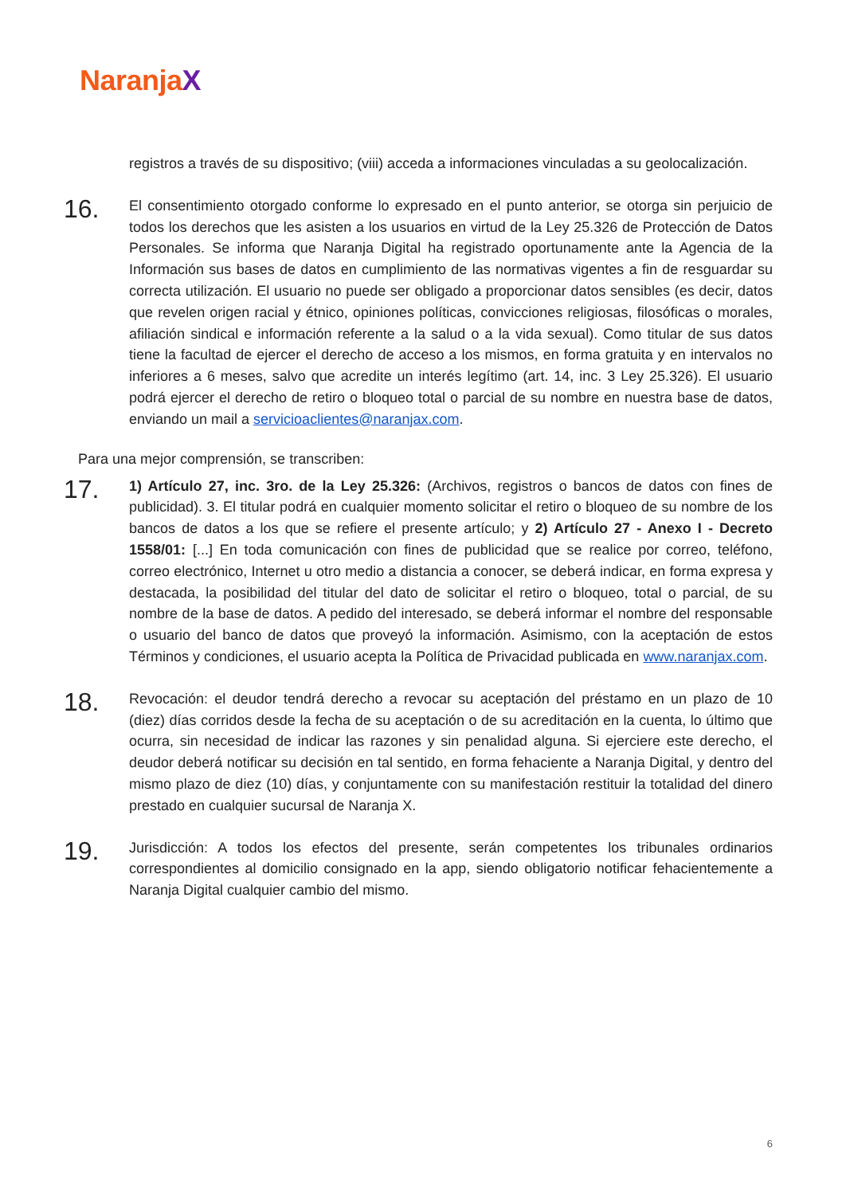NaranjaX
registros a través de su dispositivo; (viii) acceda a informaciones vinculadas a su geolocalización.
16.
El consentimiento otorgado conforme lo expresado en el punto anterior, se otorga sin perjuicio de todos los derechos que les asisten a los usuarios en virtud de la Ley 25.326 de Protección de Datos Personales. Se informa que Naranja Digital ha registrado oportunamente ante la Agencia de la Información sus bases de datos en cumplimiento de las normativas vigentes a fin de resguardar su correcta utilización. El usuario no puede ser obligado a proporcionar datos sensibles (es decir, datos que revelen origen racial y étnico, opiniones políticas, convicciones religiosas, filosóficas o morales, afiliación sindical e información referente a la salud o a la vida sexual). Como titular de sus datos tiene la facultad de ejercer el derecho de acceso a los mismos, en forma gratuita y en intervalos no inferiores a 6 meses, salvo que acredite un interés legítimo (art. 14, inc. 3 Ley 25.326). El usuario podrá ejercer el derecho de retiro o bloqueo total o parcial de su nombre en nuestra base de datos, enviando un mail a servicioaclientes@naranjax.com.
Para una mejor comprensión, se transcriben:
17.
1) Artículo 27, inc. 3ro. de la Ley 25.326: (Archivos, registros o bancos de datos con fines de publicidad). 3. El titular podrá en cualquier momento solicitar el retiro o bloqueo de su nombre de los bancos de datos a los que se refiere el presente artículo; y 2) Artículo 27 - Anexo I - Decreto 1558/01: [...] En toda comunicación con fines de publicidad que se realice por correo, teléfono, correo electrónico, Internet u otro medio a distancia a conocer, se deberá indicar, en forma expresa y destacada, la posibilidad del titular del dato de solicitar el retiro o bloqueo, total o parcial, de su nombre de la base de datos. A pedido del interesado, se deberá informar el nombre del responsable o usuario del banco de datos que proveyó la información. Asimismo, con la aceptación de estos Términos y condiciones, el usuario acepta la Política de Privacidad publicada en www.naranjax.com.
18.
Revocación: el deudor tendrá derecho a revocar su aceptación del préstamo en un plazo de 10 (diez) días corridos desde la fecha de su aceptación o de su acreditación en la cuenta, lo último que ocurra, sin necesidad de indicar las razones y sin penalidad alguna. Si ejerciere este derecho, el deudor deberá notificar su decisión en tal sentido, en forma fehaciente a Naranja Digital, y dentro del mismo plazo de diez (10) días, y conjuntamente con su manifestación restituir la totalidad del dinero prestado en cualquier sucursal de Naranja X.
19.
Jurisdicción: A todos los efectos del presente, serán competentes los tribunales ordinarios correspondientes al domicilio consignado en la app, siendo obligatorio notificar fehacientemente a Naranja Digital cualquier cambio del mismo.
6